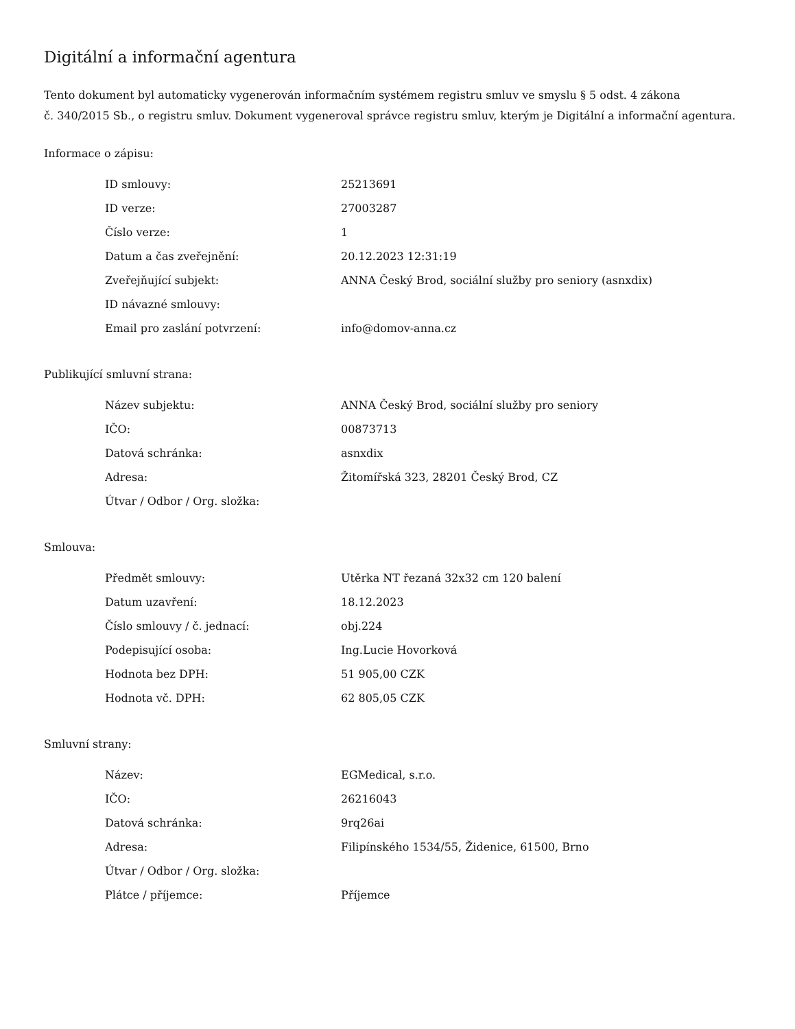Digitální a informační agentura
Tento dokument byl automaticky vygenerován informačním systémem registru smluv ve smyslu § 5 odst. 4 zákona
č. 340/2015 Sb., o registru smluv. Dokument vygeneroval správce registru smluv, kterým je Digitální a informační agentura.
Informace o zápisu:
| ID smlouvy: | 25213691 |
| ID verze: | 27003287 |
| Číslo verze: | 1 |
| Datum a čas zveřejnění: | 20.12.2023 12:31:19 |
| Zveřejňující subjekt: | ANNA Český Brod, sociální služby pro seniory (asnxdix) |
| ID návazné smlouvy: | |
| Email pro zaslání potvrzení: | info@domov-anna.cz |
Publikující smluvní strana:
| Název subjektu: | ANNA Český Brod, sociální služby pro seniory |
| IČO: | 00873713 |
| Datová schránka: | asnxdix |
| Adresa: | Žitomířská 323, 28201 Český Brod, CZ |
| Útvar / Odbor / Org. složka: | |
Smlouva:
| Předmět smlouvy: | Utěrka NT řezaná 32x32 cm 120 balení |
| Datum uzavření: | 18.12.2023 |
| Číslo smlouvy / č. jednací: | obj.224 |
| Podepisující osoba: | Ing.Lucie Hovorková |
| Hodnota bez DPH: | 51 905,00 CZK |
| Hodnota vč. DPH: | 62 805,05 CZK |
Smluvní strany:
| Název: | EGMedical, s.r.o. |
| IČO: | 26216043 |
| Datová schránka: | 9rq26ai |
| Adresa: | Filipínského 1534/55, Židenice, 61500, Brno |
| Útvar / Odbor / Org. složka: | |
| Plátce / příjemce: | Příjemce |